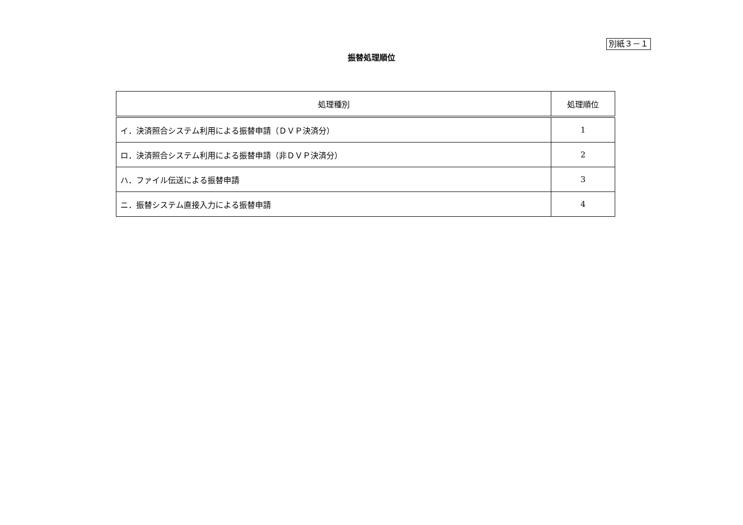別紙３－１
振替処理順位
| 処理種別 | 処理順位 |
| --- | --- |
| イ．決済照合システム利用による振替申請（ＤＶＰ決済分） | 1 |
| ロ．決済照合システム利用による振替申請（非ＤＶＰ決済分） | 2 |
| ハ．ファイル伝送による振替申請 | 3 |
| ニ．振替システム直接入力による振替申請 | 4 |